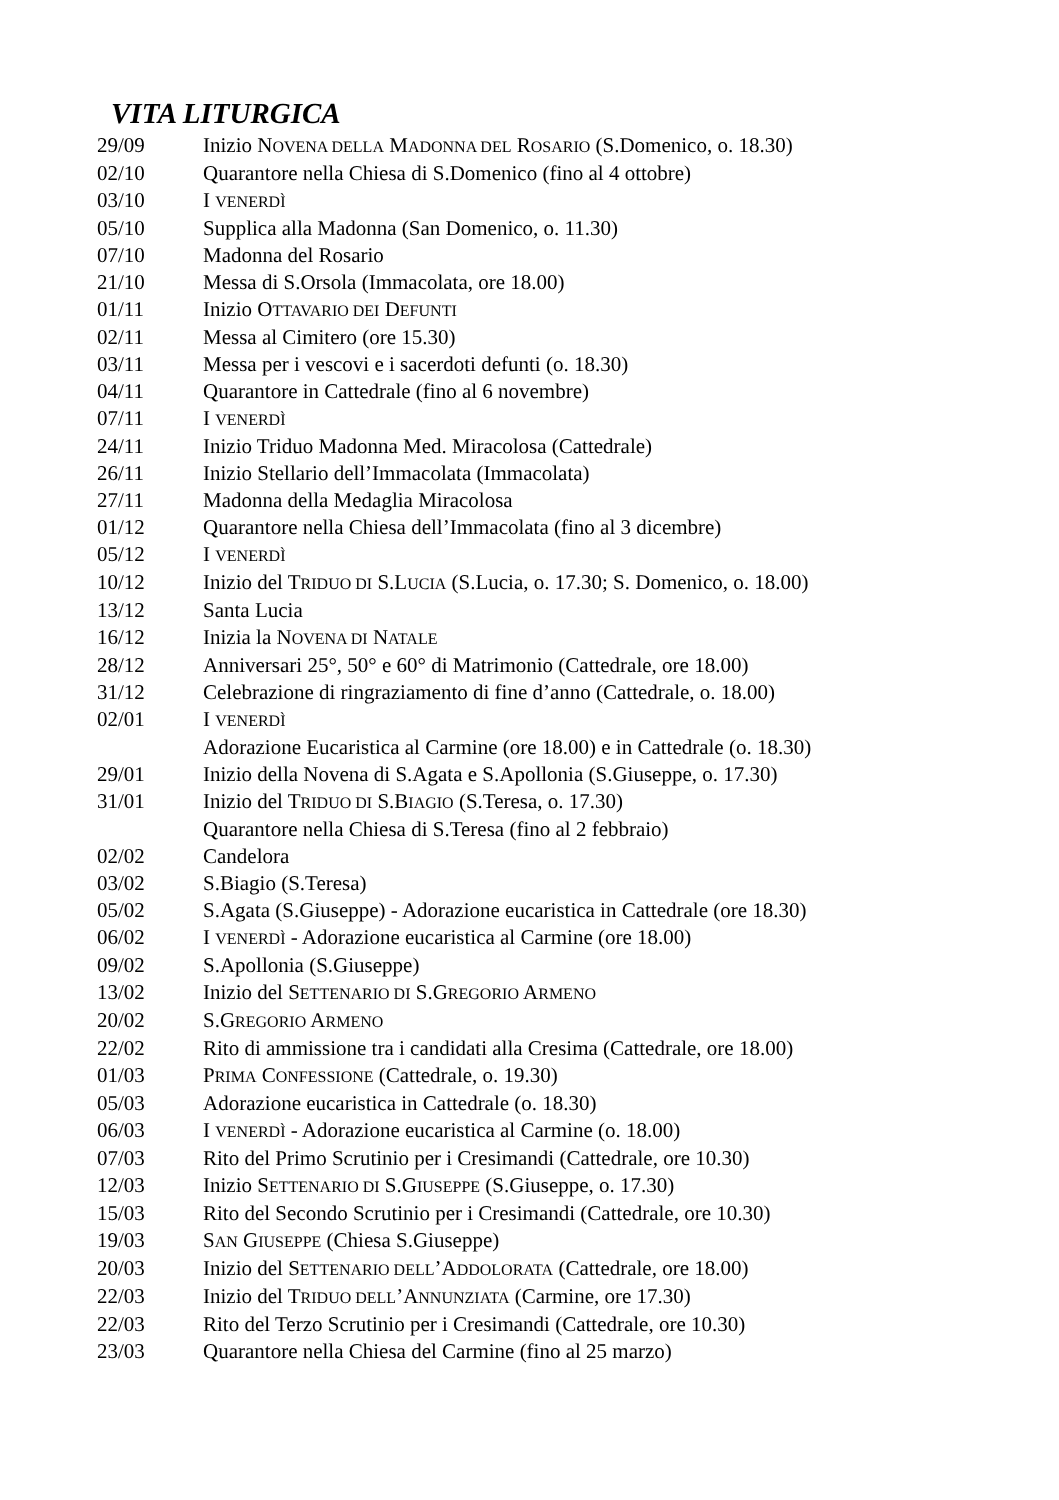VITA LITURGICA
| 29/09 | Inizio N OVENA DELLA M ADONNA DEL R OSARIO (S.Domenico, o. 18.30) |
| 02/10 | Quarantore nella Chiesa di S.Domenico (fino al 4 ottobre) |
| 03/10 | I VENERDÌ |
| 05/10 | Supplica alla Madonna (San Domenico, o. 11.30) |
| 07/10 | Madonna del Rosario |
| 21/10 | Messa di S.Orsola (Immacolata, ore 18.00) |
| 01/11 | Inizio O TTAVARIO DEI D EFUNTI |
| 02/11 | Messa al Cimitero (ore 15.30) |
| 03/11 | Messa per i vescovi e i sacerdoti defunti (o. 18.30) |
| 04/11 | Quarantore in Cattedrale (fino al 6 novembre) |
| 07/11 | I VENERDÌ |
| 24/11 | Inizio Triduo Madonna Med. Miracolosa (Cattedrale) |
| 26/11 | Inizio Stellario dell’Immacolata (Immacolata) |
| 27/11 | Madonna della Medaglia Miracolosa |
| 01/12 | Quarantore nella Chiesa dell’Immacolata (fino al 3 dicembre) |
| 05/12 | I VENERDÌ |
| 10/12 | Inizio del T RIDUO DI S.L UCIA (S.Lucia, o. 17.30; S. Domenico, o. 18.00) |
| 13/12 | Santa Lucia |
| 16/12 | Inizia la N OVENA DI N ATALE |
| 28/12 | Anniversari 25°, 50° e 60° di Matrimonio (Cattedrale, ore 18.00) |
| 31/12 | Celebrazione di ringraziamento di fine d’anno (Cattedrale, o. 18.00) |
| 02/01 | I VENERDÌ |
| | Adorazione Eucaristica al Carmine (ore 18.00) e in Cattedrale (o. 18.30) |
| 29/01 | Inizio della Novena di S.Agata e S.Apollonia (S.Giuseppe, o. 17.30) |
| 31/01 | Inizio del T RIDUO DI S.B IAGIO (S.Teresa, o. 17.30) |
| | Quarantore nella Chiesa di S.Teresa (fino al 2 febbraio) |
| 02/02 | Candelora |
| 03/02 | S.Biagio (S.Teresa) |
| 05/02 | S.Agata (S.Giuseppe) - Adorazione eucaristica in Cattedrale (ore 18.30) |
| 06/02 | I VENERDÌ - Adorazione eucaristica al Carmine (ore 18.00) |
| 09/02 | S.Apollonia (S.Giuseppe) |
| 13/02 | Inizio del S ETTENARIO DI S.G REGORIO A RMENO |
| 20/02 | S.G REGORIO A RMENO |
| 22/02 | Rito di ammissione tra i candidati alla Cresima (Cattedrale, ore 18.00) |
| 01/03 | P RIMA C ONFESSIONE (Cattedrale, o. 19.30) |
| 05/03 | Adorazione eucaristica in Cattedrale (o. 18.30) |
| 06/03 | I VENERDÌ - Adorazione eucaristica al Carmine (o. 18.00) |
| 07/03 | Rito del Primo Scrutinio per i Cresimandi (Cattedrale, ore 10.30) |
| 12/03 | Inizio S ETTENARIO DI S.G IUSEPPE (S.Giuseppe, o. 17.30) |
| 15/03 | Rito del Secondo Scrutinio per i Cresimandi (Cattedrale, ore 10.30) |
| 19/03 | S AN G IUSEPPE (Chiesa S.Giuseppe) |
| 20/03 | Inizio del S ETTENARIO DELL ’A DDOLORATA (Cattedrale, ore 18.00) |
| 22/03 | Inizio del T RIDUO DELL ’A NNUNZIATA (Carmine, ore 17.30) |
| 22/03 | Rito del Terzo Scrutinio per i Cresimandi (Cattedrale, ore 10.30) |
| 23/03 | Quarantore nella Chiesa del Carmine (fino al 25 marzo) |